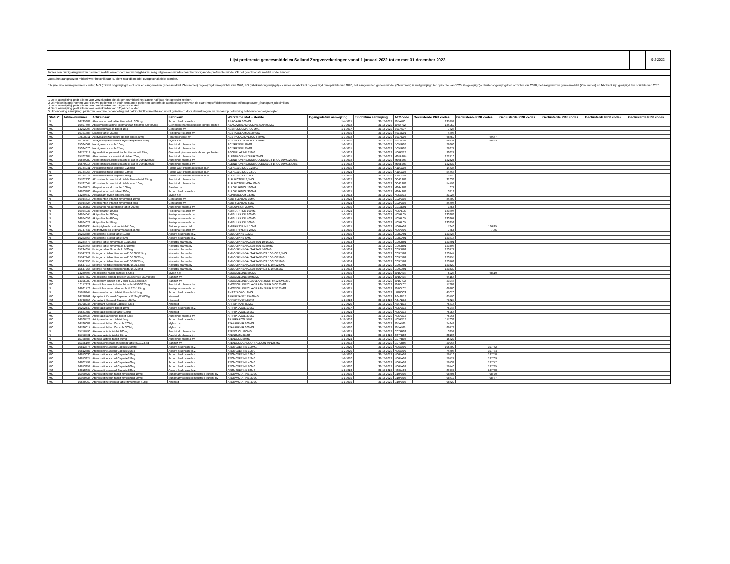Lijst preferente geneesmiddelen Salland Zorgverzekeringen vanaf 1 januari 2022 tot en met 31 december 2022.
9-2-2022
Indien een huidig aangewezen preferent middel onverhoopt niet verkrijgbaar is, mag uitgeweken worden naar het voorgaande preferente middel OF het goedkoopste middel uit de Z-index.
Zodra het aangewezen middel weer beschikbaar is, dient naar dit middel overgeschakeld te worden.
* N (nieuw)= nieuw preferent cluster, MO (middel ongewijzigd) = cluster en aangewezen geneesmiddel (ZI-nummer) ongewijzigd ten opzichte van 2020, FO (fabrikant ongewijzigd) = cluster en fabrikant ongewijzigd ten opzichte van 2020, het aangewezen geneesmiddel (ZI-nummer) is wel gewijzigd ten opzichte van 2020. G (gewijzigd)= cluster ongewijzigd ten opzichte van 2020, het aangewezen geneesmiddel (ZI-nummer) en fabrikant zijn gewijzigd ten opzichte van 2020.
1 Deze aanwijzing geldt alleen voor verzekerden die dit geneesmiddel het laatste half jaar niet gebruikt hebben.
2 Dit middel is opgenomen voor nieuwe patiënten en voor bestaande patiënten conform de aandachtspunten van de NDF: https://diabetesfederatie.nl/images/NDF_Standpunt_Biosimilars
3 Deze aanwijzing geldt alleen voor verzekerden van 18 jaar en ouder.
4 Deze aanwijzing geldt alleen voor verzekerden van 12 jaar en ouder.
5 Uitzondering aanwijzing: patiënten voor wie behandeling met calcipotriol/betamethason wordt geïnitieerd door dermatologen en de daarop betrekking hebbende vervolgrecepten.
| Status* | Artikel-nummer | Artikelnaam | Fabrikant | Werkzame stof + sterkte | Ingangsdatum aanwijzing | Einddatum aanwijzing | ATC code | Geclusterde PRK codes | Geclusterde PRK codes | Geclusterde PRK codes | Geclusterde PRK codes | Geclusterde PRK codes | Geclusterde PRK codes |
| --- | --- | --- | --- | --- | --- | --- | --- | --- | --- | --- | --- | --- | --- |
| N | 16735889 | Abacavir accord tablet filmomhuld 300mg | Accord healthcare b.v. | ABACAVIR 300MG | 1-4-2021 | 31-12-2022 | J05AF06 | 135992 | | | | | |
| MO | 16607694 | Abacavir/lamivudine glenmark tab filmomh 600/300mg | Glenmark pharmaceuticals europe limited | ABACAVIR/LAMIVUDINE 600/300MG | 1-9-2018 | 31-12-2022 | J05AR02 | 136050 | | | | | |
| MO | 14292998 | Acenocoumarol cf tablet 1mg | Centrafarm bv | ACENOCOUMAROL 1MG | 1-1-2017 | 31-12-2022 | B01AA07 | 7323 | | | | | |
| MO | 16751388 | Diamox tablet 250mg | Prolepha research bv | ACETAZOLAMIDE 250MG | 1-1-2019 | 31-12-2022 | S01EC01 | 4898 | | | | | |
| MO | 16598911 | Acetylsalicylzuur neuro rp disp tablet 30mg | Pharmachemie bv | ACETYLSALICYLZUUR 30MG | 1-7-2018 | 31-12-2022 | B01AC06 | 68659 | 69647 | | | | |
| MO | 16776550 | Acetylsalicylzuur cardio mylan disp tablet 80mg | Mylan b.v. | ACETYLSALICYLZUUR 80MG | 1-4-2019 | 31-12-2022 | B01AC06 | 68624 | 68632 | | | | |
| MO | 15364062 | Neotigason capsule 10mg | Aurobindo pharma bv | ACITRETINE 10MG | 1-1-2015 | 31-12-2022 | D05BB02 | 29866 | | | | | |
| MO | 15364070 | Neotigason capsule 25mg | Aurobindo pharma bv | ACITRETINE 25MG | 1-1-2015 | 31-12-2022 | D05BB02 | 29874 | | | | | |
| MO | 16777212 | Agomelatine glenmark tablet filmomhuld 25mg | Glenmark pharmaceuticals europe limited | AGOMELATINE 25MG | 1-6-2019 | 31-12-2022 | N06AX22 | 90824 | | | | | |
| MO | 15702804 | Alendroninezuur aurobindo tablet 70mg | Aurobindo pharma bv | ALENDRONINEZUUR 70MG | 1-2-2015 | 31-12-2022 | M05BA04 | 122416 | | | | | |
| MO | 16569989 | Alendroninezuur/cholecalciferol aur tb 70mg/2800ie | Aurobindo pharma bv | ALENDRONINEZUUR/COLECALCIFEROL 70MG/2800IE | 1-1-2018 | 31-12-2022 | M05BB03 | 122424 | | | | | |
| MO | 16570014 | Alendroninezuur/cholecalciferol aur tb 70mg/5600ie | Aurobindo pharma bv | ALENDRONINEZUUR/COLECALCIFEROL 70MG/5600IE | 1-1-2018 | 31-12-2022 | M05BB03 | 122432 | | | | | |
| MO | 16734041 | Alfacalcidol focus capsule 0,25mcg | Focus Care Pharmaceuticals B.V. | ALFACALCIDOL 0,25UG | 1-1-2019 | 31-12-2022 | A11CC03 | 14737 | | | | | |
| N | 16734068 | Alfacalcidol focus capsule 0,5mcg | Focus Care Pharmaceuticals B.V. | ALFACALCIDOL 0,5UG | 1-1-2021 | 31-12-2022 | A11CC03 | 54763 | | | | | |
| MO | 16734076 | Alfacalcidol focus capsule 1mcg | Focus Care Pharmaceuticals B.V. | ALFACALCIDOL 1UG | 1-1-2019 | 31-12-2022 | A11CC03 | 3549 | | | | | |
| MO | 15702936 | Alfuzosine hcl aurobindo tablet filmomhuld 2,5mg | Aurobindo pharma bv | ALFUZOSINE 2,5MG | 1-1-2017 | 31-12-2022 | G04CA01 | 32638 | | | | | |
| MO | 15787044 | Alfuzosine hcl aurobindo tablet mva 10mg | Aurobindo pharma bv | ALFUZOSINE MGA 10MG | 1-1-2017 | 31-12-2022 | G04CA01 | 54798 | | | | | |
| MO | 15469174 | Allopurinol sandoz tablet 100mg | Sandoz bv | ALLOPURINOL 100MG | 1-1-2012 | 31-12-2022 | M04AA01 | 671 | | | | | |
| N | 16923286 | Allopurinol accord tablet 300mg | Accord healthcare b.v. | ALLOPURINOL 300MG | 1-1-2021 | 31-12-2022 | M04AA01 | 3913 | | | | | |
| MO | 14289342 | Alprazolam mylan tablet 0,5mg | Mylan b.v. | ALPRAZOLAM 0,5MG | 1-1-2014 | 31-12-2022 | N05BA12 | 31925 | | | | | |
| N | 16944518 | Ambrisentan cf tablet filmomhuld 10mg | Centrafarm bv | AMBRISENTAN 10MG | 1-1-2021 | 31-12-2022 | C02KX02 | 86800 | | | | | |
| N | 16944526 | Ambrisentan cf tablet filmomhuld 5mg | Centrafarm bv | AMBRISENTAN 5MG | 1-1-2021 | 31-12-2022 | C02KX02 | 86797 | | | | | |
| MO | 16746457 | Amiodaron hcl aurobindo tablet 200mg | Aurobindo pharma bv | AMIODARON 200MG | 1-2-2019 | 31-12-2022 | C01BD01 | 1554 | | | | | |
| N | 16924037 | Aktiprol tablet 100mg | Prolepha research bv | AMISULPRIDE 100MG | 1-3-2021 | 31-12-2022 | N05AL05 | 133396 | | | | | |
| N | 16924045 | Aktiprol tablet 200mg | Prolepha research bv | AMISULPRIDE 200MG | 1-3-2021 | 31-12-2022 | N05AL05 | 133388 | | | | | |
| N | 16924053 | Aktiprol tablet 400mg | Prolepha research bv | AMISULPRIDE 400MG | 1-3-2021 | 31-12-2022 | N05AL05 | 133361 | | | | | |
| N | 16924029 | Aktiprol tablet 50mg | Prolepha research bv | AMISULPRIDE 50MG | 1-3-2021 | 31-12-2022 | N05AL05 | 133353 | | | | | |
| G | 16985435 | Amitriptyline hcl strides tablet 10mg | Strides pharma Ltd | AMITRIPTYLINE 10MG | 1-3-2021 | 31-12-2022 | N06AA09 | 7846 | 136115 | | | | |
| MO | 16747747 | Amitriptyline hcl expharma tablet 25mg | Prolepha research bv | AMITRIPTYLINE 25MG | 1-1-2019 | 31-12-2022 | N06AA09 | 7854 | 7145 | | | | |
| MO | 16253884 | Amlodipine accord tablet 10mg | Accord healthcare b.v. | AMLODIPINE 10MG | 1-1-2019 | 31-12-2022 | C08CA01 | 123323 | | | | | |
| N | 16253868 | Amlodipine accord tablet 5mg | Accord healthcare b.v. | AMLODIPINE 5MG | 1-1-2021 | 31-12-2022 | C08CA01 | 123315 | | | | | |
| MO | 15234673 | Exforge tablet filmomhuld 10/160mg | Novartis pharma bv | AMLODIPINE/VALSARTAN 10/160MG | 1-1-2014 | 31-12-2022 | C09DB01 | 123501 | | | | | |
| MO | 15234665 | Exforge tablet filmomhuld 5/160mg | Novartis pharma bv | AMLODIPINE/VALSARTAN 5/160MG | 1-1-2014 | 31-12-2022 | C09DB01 | 123498 | | | | | |
| MO | 15234657 | Exforge tablet filmomhuld 5/80mg | Novartis pharma bv | AMLODIPINE/VALSARTAN 5/80MG | 1-1-2014 | 31-12-2022 | C09DB01 | 123471 | | | | | |
| MO | 15547221 | Exforge hct tablet filmomhuld 10/160/12,5mg | Novartis pharma bv | AMLODIPINE/VALSARTAN/HCT 10/160/12,5MG | 1-1-2014 | 31-12-2022 | C09DX01 | 123447 | | | | | |
| MO | 15547248 | Exforge hct tablet filmomhuld 10/160/25mg | Novartis pharma bv | AMLODIPINE/VALSARTAN/HCT 10/160/25MG | 1-1-2014 | 31-12-2022 | C09DX01 | 123455 | | | | | |
| MO | 15547256 | Exforge hct tablet filmomhuld 10/320/25mg | Novartis pharma bv | AMLODIPINE/VALSARTAN/HCT 10/320/25MG | 1-1-2014 | 31-12-2022 | C09DX01 | 123463 | | | | | |
| MO | 15547213 | Exforge hct tablet filmomhuld 5/160/12,5mg | Novartis pharma bv | AMLODIPINE/VALSARTAN/HCT 5/160/12,5MG | 1-1-2014 | 31-12-2022 | C09DX01 | 123420 | | | | | |
| MO | 15547264 | Exforge hct tablet filmomhuld 5/160/25mg | Novartis pharma bv | AMLODIPINE/VALSARTAN/HCT 5/160/25MG | 1-1-2014 | 31-12-2022 | C09DX01 | 123439 | | | | | |
| MO | 14289393 | Amoxicilline mylan capsule 500mg | Mylan b.v. | AMOXICILLINE 500MG | 1-1-2019 | 31-12-2022 | J01CA04 | 5223 | 68519 | | | | |
| MO | 14937352 | Amoxicilline sandoz poeder v suspensie 250mg/5ml | Sandoz bv | AMOXICILLINE 50MG/ML | 1-1-2015 | 31-12-2022 | J01CA04 | 64157 | | | | | |
| MO | 14195089 | Amoxi/clav sandoz pdr v susp 50/12,5mg/5ml | Sandoz bv | AMOXICILLINE/CLAVULAANZUUR 50/12,5MG/ML | 1-1-2015 | 31-12-2022 | J01CR02 | 23248 | | | | | |
| MO | 16117921 | Amoxi/clav aurobindo tablet omhuld 500/125mg | Aurobindo pharma bv | AMOXICILLINE/CLAVULAANZUUR 500/125MG | 1-1-2019 | 31-12-2022 | J01CR02 | 17809 | | | | | |
| N | 16961773 | Amoxi/clav aristo tablet omhuld 875/125mg | Prolepha research bv | AMOXICILLINE/CLAVULAANZUUR 875/125MG | 1-1-2021 | 31-12-2022 | J01CR02 | 69280 | | | | | |
| N | 15650944 | Anastrozol accord tablet filmomhuld 1mg | Accord healthcare b.v. | ANASTROZOL 1MG | 1-1-2021 | 31-12-2022 | L02BG03 | 45020 | | | | | |
| MO | 16798961 | Aprepitant Xiromed Capsule 1X125Mg/2X80Mg | Xiromed | APREPITANT 125+80MG | 1-2-2020 | 31-12-2022 | A04AD12 | 85790 | | | | | |
| MO | 16798953 | Aprepitant Xiromed Capsule 125Mg | Xiromed | APREPITANT 125MG | 1-2-2020 | 31-12-2022 | A04AD12 | 75825 | | | | | |
| MO | 16798945 | Aprepitant Xiromed Capsule 80Mg | Xiromed | APREPITANT 80MG | 1-2-2020 | 31-12-2022 | A04AD12 | 75817 | | | | | |
| MO | 16202449 | Aripiprazol accord tablet 10mg | Accord healthcare b.v. | ARIPIPRAZOL 10MG | 1-1-2017 | 31-12-2022 | N05AX12 | 75248 | | | | | |
| G | 16581687 | Aripiprazol xiromed tablet 15mg | Xiromed | ARIPIPRAZOL 15MG | 1-1-2021 | 31-12-2022 | N05AX12 | 75256 | | | | | |
| MO | 16189833 | Aripiprazol aurobindo tablet 30mg | Aurobindo pharma bv | ARIPIPRAZOL 30MG | 1-1-2019 | 31-12-2022 | N05AX12 | 75264 | | | | | |
| MO | 16208528 | Aripiprazol accord tablet 5mg | Accord healthcare b.v. | ARIPIPRAZOL 5MG | 1-12-2018 | 31-12-2022 | N05AX12 | 117633 | | | | | |
| MO | 16786009 | Atazanavir Mylan Capsule 200Mg | Mylan b.v. | ATAZANAVIR 200MG | 1-2-2020 | 31-12-2022 | J05AE08 | 74349 | | | | | |
| MO | 16786017 | Atazanavir Mylan Capsule 300Mg | Mylan b.v. | ATAZANAVIR 300MG | 1-2-2020 | 31-12-2022 | J05AE08 | 86479 | | | | | |
| N | 15758796 | Atenolol actavis tablet 100mg | Aurobindo pharma bv | ATENOLOL 100MG | 1-2-2021 | 31-12-2022 | C07AB03 | 3352 | | | | | |
| N | 15758761 | Atenolol actavis tablet 25mg | Aurobindo pharma bv | ATENOLOL 25MG | 1-1-2021 | 31-12-2022 | C07AB03 | 33103 | | | | | |
| N | 15758788 | Atenolol actavis tablet 50mg | Aurobindo pharma bv | ATENOLOL 50MG | 1-1-2021 | 31-12-2022 | C07AB03 | 15822 | | | | | |
| MO | 15155196 | Atenolol/chloortalidon sandoz tablet 50/12,5mg | Sandoz bv | ATENOLOL/CHLOORTALIDON 50/12,5MG | 1-1-2012 | 31-12-2022 | C07CB03 | 20265 | | | | | |
| MO | 16813375 | Atomoxetine Accord Capsule 100Mg | Accord healthcare b.v. | ATOMOXETINE 100MG | 1-2-2020 | 31-12-2022 | N06BA09 | 105309 | 197742 | | | | |
| MO | 16812387 | Atomoxetine Accord Capsule 10Mg | Accord healthcare b.v. | ATOMOXETINE 10MG | 1-2-2020 | 31-12-2022 | N06BA09 | 76708 | 197734 | | | | |
| MO | 16813030 | Atomoxetine Accord Capsule 18Mg | Accord healthcare b.v. | ATOMOXETINE 18MG | 1-2-2020 | 31-12-2022 | N06BA09 | 76716 | 197750 | | | | |
| MO | 16813324 | Atomoxetine Accord Capsule 25Mg | Accord healthcare b.v. | ATOMOXETINE 25MG | 1-2-2020 | 31-12-2022 | N06BA09 | 76724 | 197769 | | | | |
| MO | 16802799 | Atomoxetine Accord Capsule 40Mg | Accord healthcare b.v. | ATOMOXETINE 40MG | 1-2-2020 | 31-12-2022 | N06BA09 | 76732 | 197777 | | | | |
| MO | 16813359 | Atomoxetine Accord Capsule 60Mg | Accord healthcare b.v. | ATOMOXETINE 60MG | 1-2-2020 | 31-12-2022 | N06BA09 | 76740 | 197785 | | | | |
| MO | 16813367 | Atomoxetine Accord Capsule 80Mg | Accord healthcare b.v. | ATOMOXETINE 80MG | 1-2-2020 | 31-12-2022 | N06BA09 | 89494 | 197793 | | | | |
| MO | 15950727 | Atorvastatine sun tablet filmomhuld 10mg | Sun pharmaceutical industries europe bv | ATORVASTATINE 10MG | 1-1-2019 | 31-12-2022 | C10AA05 | 98604 | 98779 | | | | |
| MO | 15950735 | Atorvastatine sun tablet filmomhuld 20mg | Sun pharmaceutical industries europe bv | ATORVASTATINE 20MG | 1-1-2019 | 31-12-2022 | C10AA05 | 98612 | 98787 | | | | |
| MO | 16580060 | Atorvastatine xiromed tablet filmomhuld 40mg | Xiromed | ATORVASTATINE 40MG | 1-1-2019 | 31-12-2022 | C10AA05 | 98620 | | | | | |